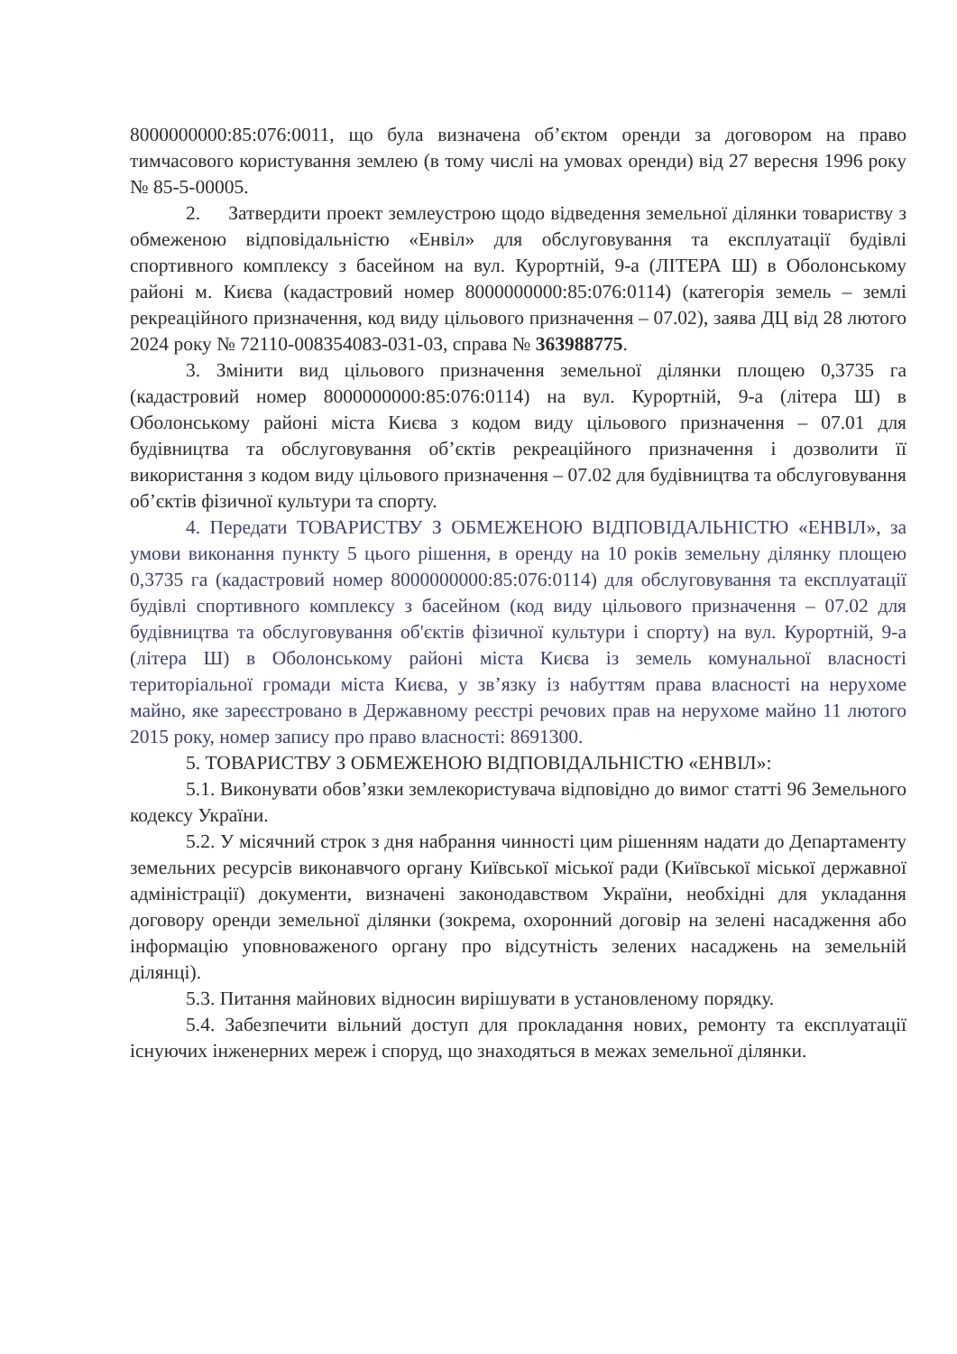8000000000:85:076:0011, що була визначена об’єктом оренди за договором на право тимчасового користування землею (в тому числі на умовах оренди) від 27 вересня 1996 року № 85-5-00005.
2. Затвердити проект землеустрою щодо відведення земельної ділянки товариству з обмеженою відповідальністю «Енвіл» для обслуговування та експлуатації будівлі спортивного комплексу з басейном на вул. Курортній, 9-а (ЛІТЕРА Ш) в Оболонському районі м. Києва (кадастровий номер 8000000000:85:076:0114) (категорія земель – землі рекреаційного призначення, код виду цільового призначення – 07.02), заява ДЦ від 28 лютого 2024 року № 72110-008354083-031-03, справа № 363988775.
3. Змінити вид цільового призначення земельної ділянки площею 0,3735 га (кадастровий номер 8000000000:85:076:0114) на вул. Курортній, 9-а (літера Ш) в Оболонському районі міста Києва з кодом виду цільового призначення – 07.01 для будівництва та обслуговування об’єктів рекреаційного призначення і дозволити її використання з кодом виду цільового призначення – 07.02 для будівництва та обслуговування об’єктів фізичної культури та спорту.
4. Передати ТОВАРИСТВУ З ОБМЕЖЕНОЮ ВІДПОВІДАЛЬНІСТЮ «ЕНВІЛ», за умови виконання пункту 5 цього рішення, в оренду на 10 років земельну ділянку площею 0,3735 га (кадастровий номер 8000000000:85:076:0114) для обслуговування та експлуатації будівлі спортивного комплексу з басейном (код виду цільового призначення – 07.02 для будівництва та обслуговування об'єктів фізичної культури і спорту) на вул. Курортній, 9-а (літера Ш) в Оболонському районі міста Києва із земель комунальної власності територіальної громади міста Києва, у зв’язку із набуттям права власності на нерухоме майно, яке зареєстровано в Державному реєстрі речових прав на нерухоме майно 11 лютого 2015 року, номер запису про право власності: 8691300.
5. ТОВАРИСТВУ З ОБМЕЖЕНОЮ ВІДПОВІДАЛЬНІСТЮ «ЕНВІЛ»:
5.1. Виконувати обов’язки землекористувача відповідно до вимог статті 96 Земельного кодексу України.
5.2. У місячний строк з дня набрання чинності цим рішенням надати до Департаменту земельних ресурсів виконавчого органу Київської міської ради (Київської міської державної адміністрації) документи, визначені законодавством України, необхідні для укладання договору оренди земельної ділянки (зокрема, охоронний договір на зелені насадження або інформацію уповноваженого органу про відсутність зелених насаджень на земельній ділянці).
5.3. Питання майнових відносин вирішувати в установленому порядку.
5.4. Забезпечити вільний доступ для прокладання нових, ремонту та експлуатації існуючих інженерних мереж і споруд, що знаходяться в межах земельної ділянки.